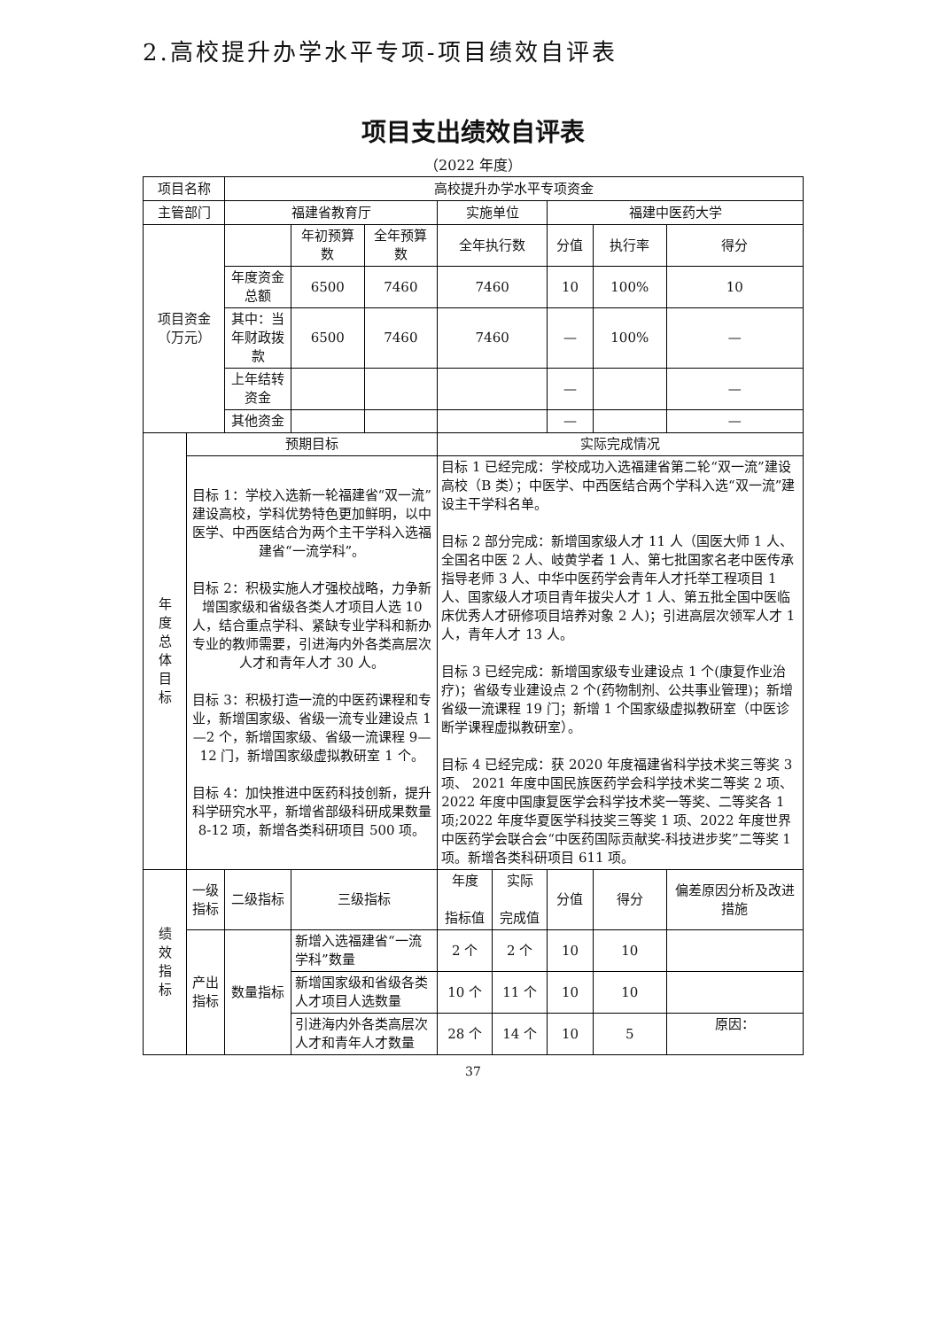2.高校提升办学水平专项-项目绩效自评表
项目支出绩效自评表
（2022 年度）
| 项目名称 | | 高校提升办学水平专项资金 | | | | | | | | |
| 主管部门 | | 福建省教育厅 | | | 实施单位 | | 福建中医药大学 | | | |
| 项目资金 （万元） | | | 年初预算数 | 全年预算数 | 全年执行数 | | 分值 | 执行率 | | 得分 |
| | | 年度资金总额 | 6500 | 7460 | 7460 | | 10 | 100% | | 10 |
| | | 其中：当年财政拨款 | 6500 | 7460 | 7460 | | — | 100% | | — |
| | | 上年结转资金 | | | | | — | | | — |
| | | 其他资金 | | | | | — | | | — |
| 年 度 总 体 目 标 | 预期目标 | | | | 实际完成情况 | | | | | |
| | 目标 1：学校入选新一轮福建省“双一流”建设高校，学科优势特色更加鲜明，以中医学、中西医结合为两个主干学科入选福建省“一流学科”。 目标 2：积极实施人才强校战略，力争新增国家级和省级各类人才项目人选 10 人，结合重点学科、紧缺专业学科和新办专业的教师需要，引进海内外各类高层次人才和青年人才 30 人。 目标 3：积极打造一流的中医药课程和专业，新增国家级、省级一流专业建设点 1—2 个，新增国家级、省级一流课程 9—12 门，新增国家级虚拟教研室 1 个。 目标 4：加快推进中医药科技创新，提升科学研究水平，新增省部级科研成果数量 8-12 项，新增各类科研项目 500 项。 | | | | 目标 1 已经完成：学校成功入选福建省第二轮“双一流”建设高校（B 类）；中医学、中西医结合两个学科入选“双一流”建设主干学科名单。 目标 2 部分完成：新增国家级人才 11 人（国医大师 1 人、全国名中医 2 人、岐黄学者 1 人、第七批国家名老中医传承指导老师 3 人、中华中医药学会青年人才托举工程项目 1 人、国家级人才项目青年拔尖人才 1 人、第五批全国中医临床优秀人才研修项目培养对象 2 人)；引进高层次领军人才 1 人，青年人才 13 人。 目标 3 已经完成：新增国家级专业建设点 1 个(康复作业治疗)；省级专业建设点 2 个(药物制剂、公共事业管理)；新增省级一流课程 19 门；新增 1 个国家级虚拟教研室（中医诊断学课程虚拟教研室）。 目标 4 已经完成：获 2020 年度福建省科学技术奖三等奖 3 项、 2021 年度中国民族医药学会科学技术奖二等奖 2 项、2022 年度中国康复医学会科学技术奖一等奖、二等奖各 1 项;2022 年度华夏医学科技奖三等奖 1 项、2022 年度世界中医药学会联合会“中医药国际贡献奖-科技进步奖”二等奖 1 项。新增各类科研项目 611 项。 | | | | | |
| 绩 效 指 标 | 一级指标 | 二级指标 | 三级指标 | | 年度 指标值 | 实际 完成值 | 分值 | 得分 | 偏差原因分析及改进措施 | |
| | 产出指标 | 数量指标 | 新增入选福建省“一流学科”数量 | | 2 个 | 2 个 | 10 | 10 | | |
| | | | 新增国家级和省级各类人才项目人选数量 | | 10 个 | 11 个 | 10 | 10 | | |
| | | | 引进海内外各类高层次人才和青年人才数量 | | 28 个 | 14 个 | 10 | 5 | 原因： | |
37